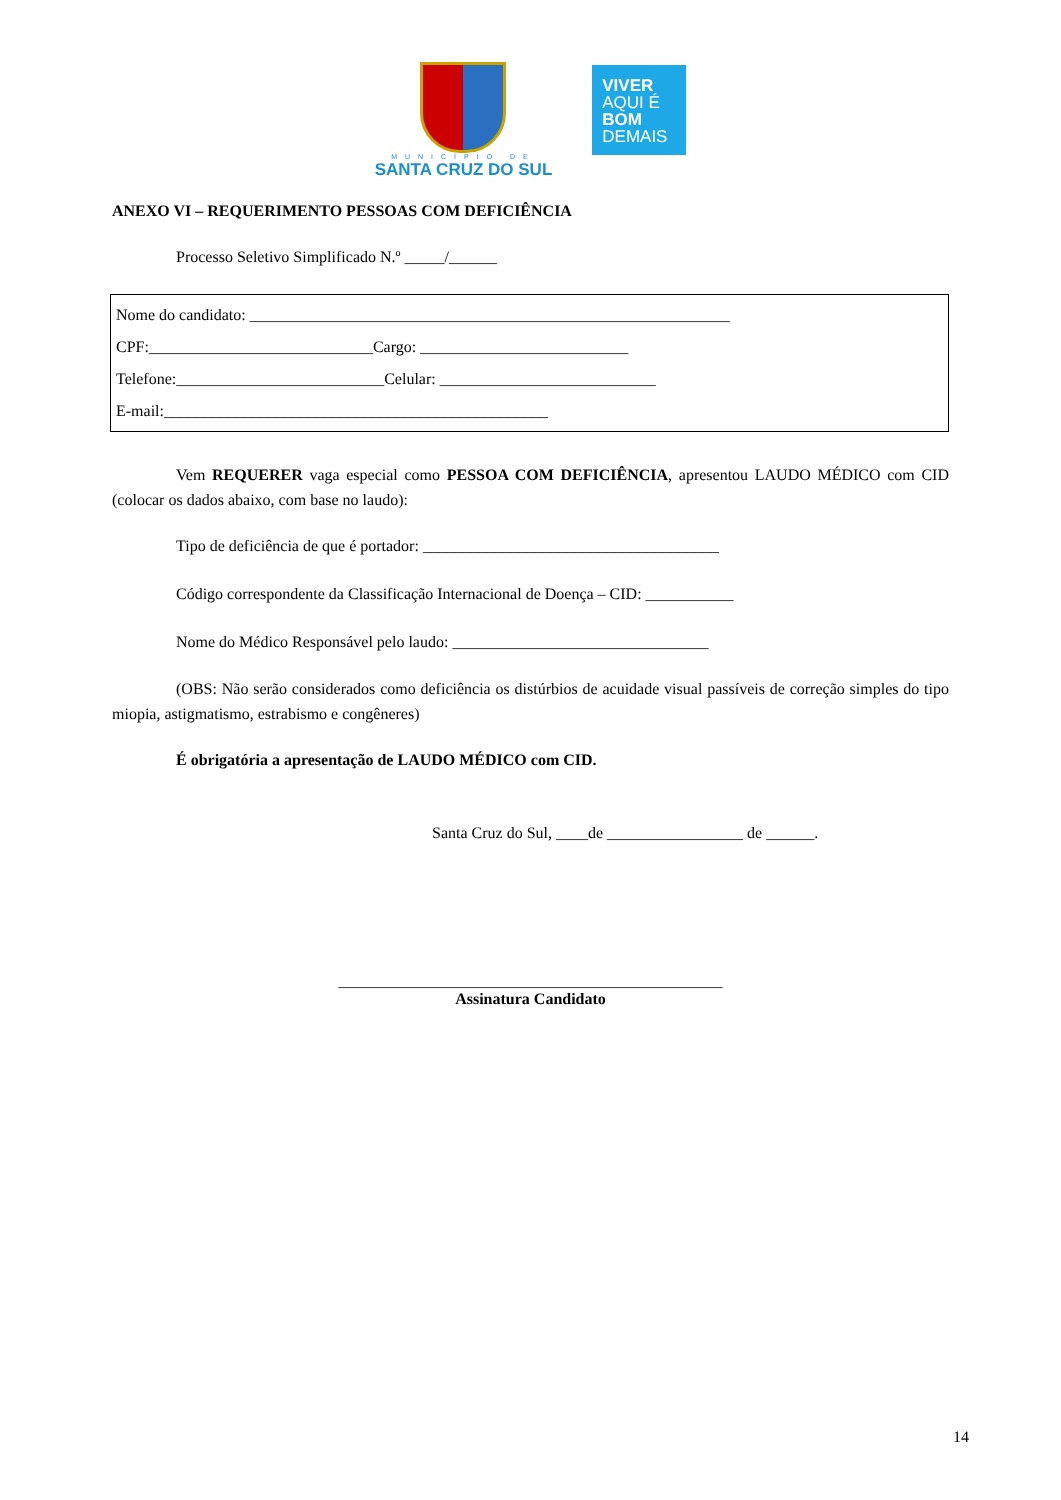MUNICÍPIO DE
SANTA CRUZ DO SUL
VIVER
AQUI É
BOM
DEMAIS
ANEXO VI – REQUERIMENTO PESSOAS COM DEFICIÊNCIA
Processo Seletivo Simplificado N.º _____/______
Nome do candidato: ____________________________________________________________
CPF:____________________________Cargo: __________________________
Telefone:__________________________Celular: ___________________________
E-mail:________________________________________________
Vem REQUERER vaga especial como PESSOA COM DEFICIÊNCIA, apresentou LAUDO MÉDICO com CID (colocar os dados abaixo, com base no laudo):
Tipo de deficiência de que é portador: _____________________________________
Código correspondente da Classificação Internacional de Doença – CID: ___________
Nome do Médico Responsável pelo laudo: ________________________________
(OBS: Não serão considerados como deficiência os distúrbios de acuidade visual passíveis de correção simples do tipo miopia, astigmatismo, estrabismo e congêneres)
É obrigatória a apresentação de LAUDO MÉDICO com CID.
Santa Cruz do Sul, ____de _________________ de ______.
________________________________________________
Assinatura Candidato
14